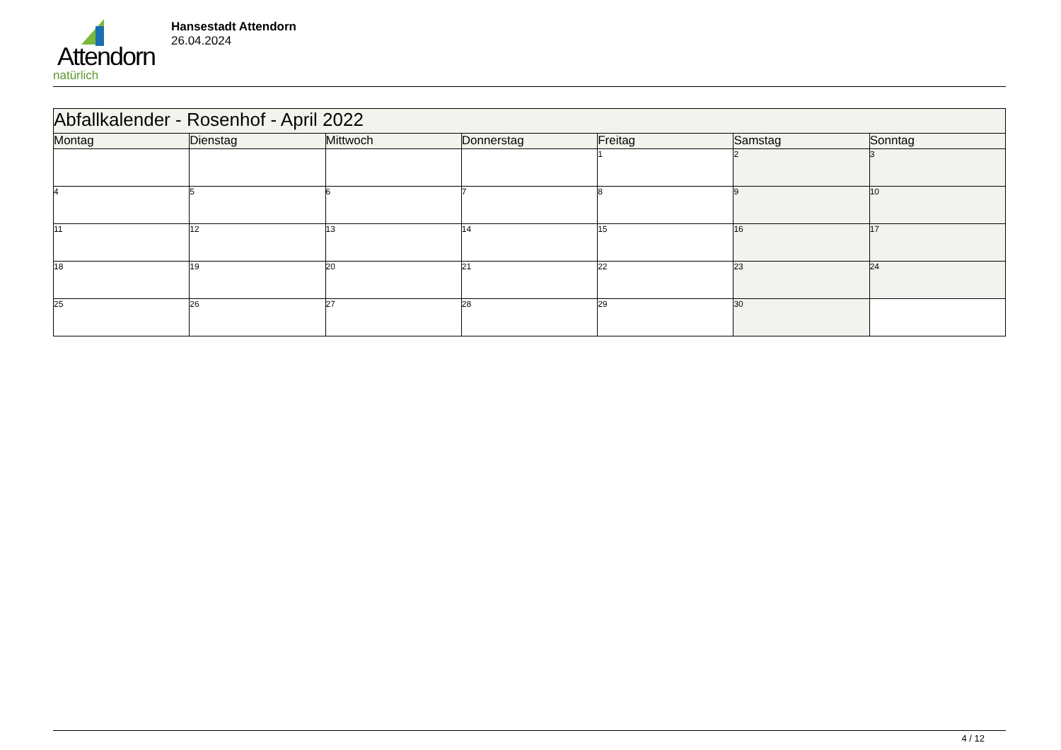Attendorn
natürlich
Hansestadt Attendorn
26.04.2024
| Abfallkalender - Rosenhof - April 2022 | | | | | | |
| Montag | Dienstag | Mittwoch | Donnerstag | Freitag | Samstag | Sonntag |
| | | | | 1 | 2 | 3 |
| 4 | 5 | 6 | 7 | 8 | 9 | 10 |
| 11 | 12 | 13 | 14 | 15 | 16 | 17 |
| 18 | 19 | 20 | 21 | 22 | 23 | 24 |
| 25 | 26 | 27 | 28 | 29 | 30 | |
4 / 12